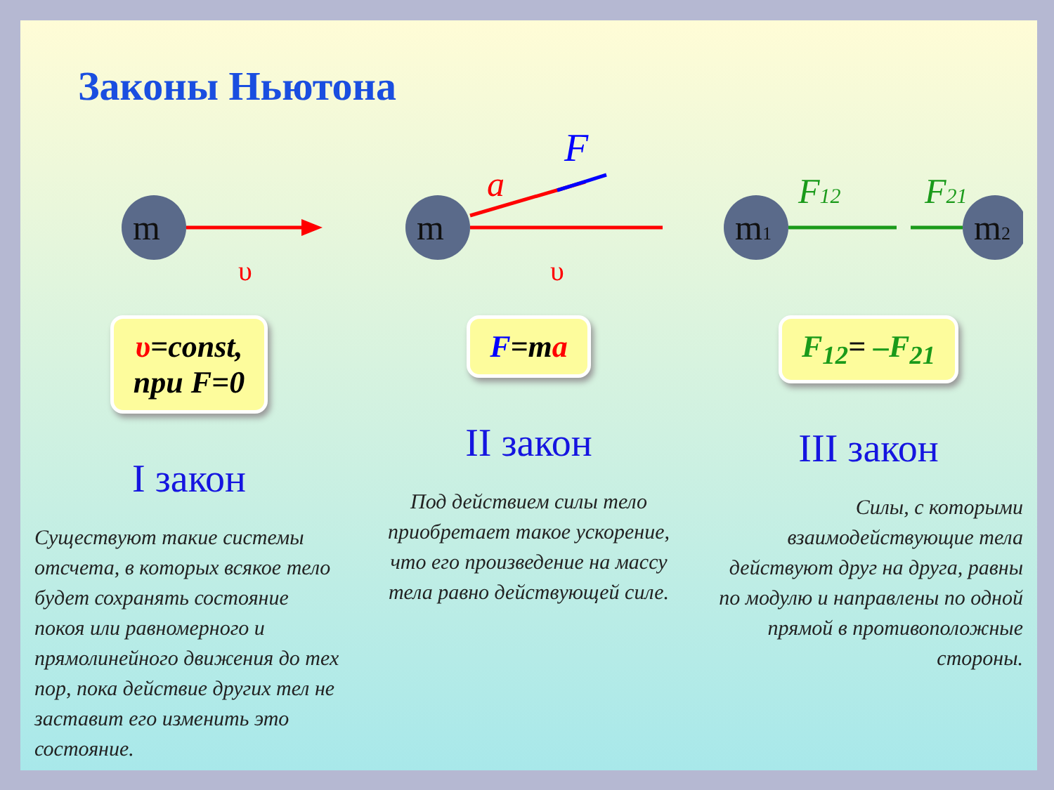Законы Ньютона
m
υ
υ=const,
при F=0
I закон
Существуют такие системы отсчета, в которых всякое тело будет сохранять состояние покоя или равномерного и прямолинейного движения до тех пор, пока действие других тел не заставит его изменить это состояние.
m
a
F
υ
F=ma
II закон
Под действием силы тело приобретает такое ускорение, что его произведение на массу тела равно действующей силе.
m1
m2
F12
F21
F<sub>12</sub>= –F<sub>21</sub>
III закон
Силы, с которыми взаимодействующие тела действуют друг на друга, равны по модулю и направлены по одной прямой в противоположные стороны.